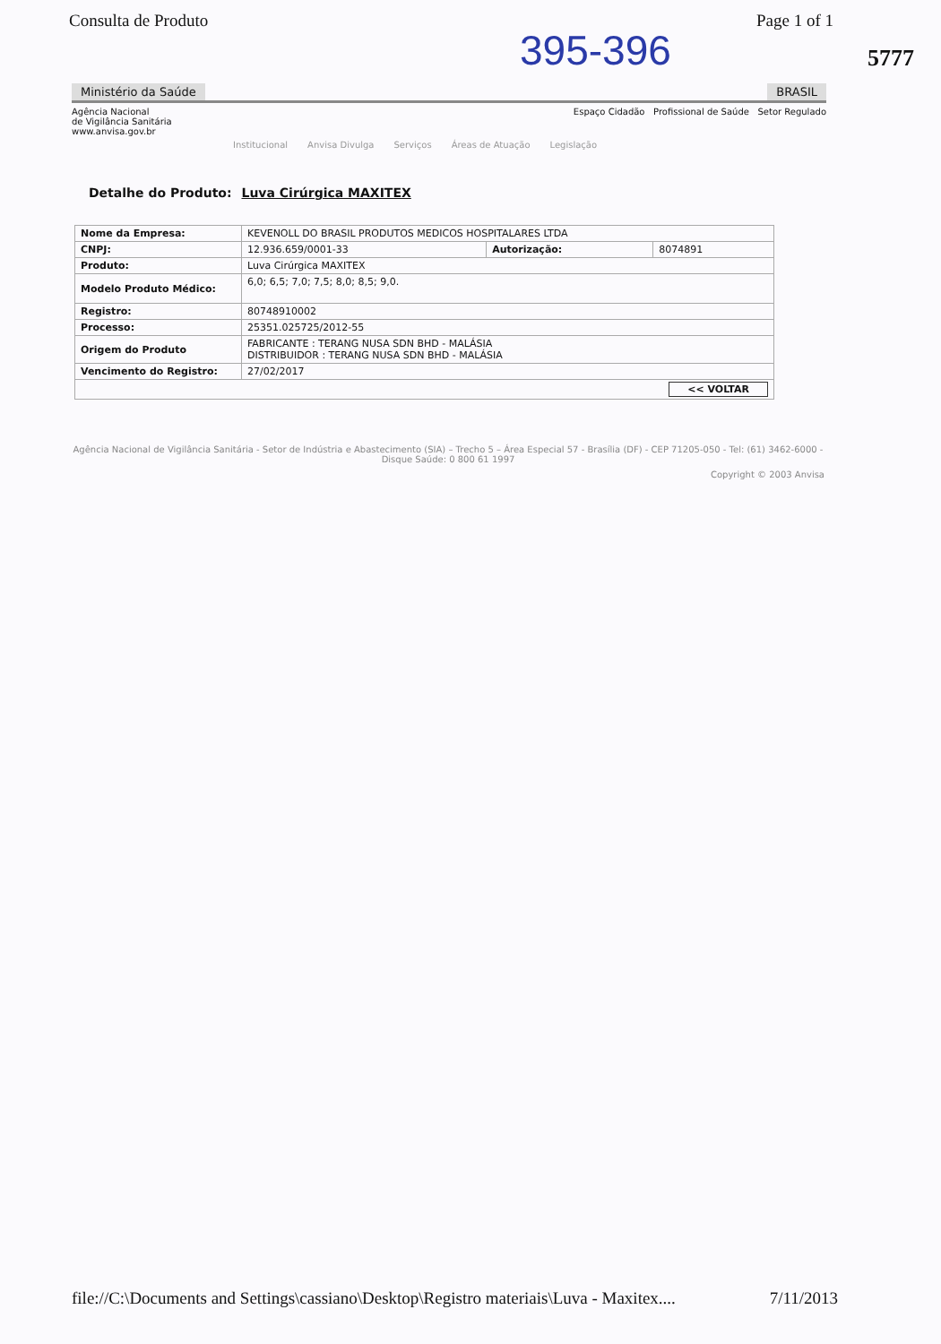Consulta de Produto Page 1 of 1
395-396
5777
Ministério da Saúde BRASIL
Agência Nacional
de Vigilância Sanitária
www.anvisa.gov.br
Espaço Cidadão Profissional de Saúde Setor Regulado
Institucional Anvisa Divulga Serviços Áreas de Atuação Legislação
Detalhe do Produto: Luva Cirúrgica MAXITEX
| Nome da Empresa: | KEVENOLL DO BRASIL PRODUTOS MEDICOS HOSPITALARES LTDA | | |
| CNPJ: | 12.936.659/0001-33 | Autorização: | 8074891 |
| Produto: | Luva Cirúrgica MAXITEX | | |
| Modelo Produto Médico: | 6,0; 6,5; 7,0; 7,5; 8,0; 8,5; 9,0. | | |
| Registro: | 80748910002 | | |
| Processo: | 25351.025725/2012-55 | | |
| Origem do Produto | FABRICANTE : TERANG NUSA SDN BHD - MALÁSIA DISTRIBUIDOR : TERANG NUSA SDN BHD - MALÁSIA | | |
| Vencimento do Registro: | 27/02/2017 | | |
| << VOLTAR | | | |
Agência Nacional de Vigilância Sanitária - Setor de Indústria e Abastecimento (SIA) – Trecho 5 – Área Especial 57 - Brasília (DF) - CEP 71205-050 - Tel: (61) 3462-6000 - Disque Saúde: 0 800 61 1997
Copyright © 2003 Anvisa
file://C:\Documents and Settings\cassiano\Desktop\Registro materiais\Luva - Maxitex.... 7/11/2013